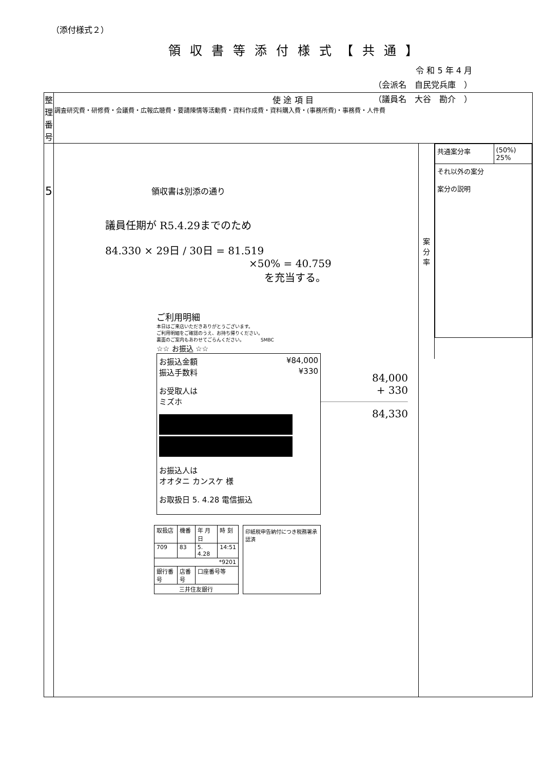（添付様式２）
領収書等添付様式【共通】
令 和 5 年 4 月
（会派名　自民党兵庫　）
（議員名　大谷　勘介　）
| 整理 番号 | 使 途 項 目 調査研究費・研修費・会議費・広報広聴費・要請陳情等活動費・資料作成費・資料購入費・(事務所費)・事務費・人件費 | |
| 5 | 領収書は別添の通り 議員任期が R5.4.29までのため 84.330 × 29日 / 30日 = 81.519 ×50% = 40.759 を充当する。 ご利用明細 本日はご来店いただきありがとうございます。 ご利用明細をご確認のうえ、お持ち帰りください。 裏面のご案内もあわせてごらんください。 SMBC ☆☆ お振込 ☆☆ お振込金額 ¥84,000 振込手数料 ¥330 お受取人は ミズホ お振込人は オオタニ カンスケ 様 お取扱日 5. 4.28 電信振込 / 取扱店 / 機番 / 年 月 日 / 時 刻 / / 709 / 83 / 5. 4.28 / 14:51 / / *9201 / / / / / 銀行番号 / 店番号 / 口座番号等 / / / 三井住友銀行 / / / / 印紙税申告納付につき税務署承認済 84,000 + 330 84,330 | 案 分 率 / 共通案分率 / (50%) 25% / / それ以外の案分 案分の説明 / / |